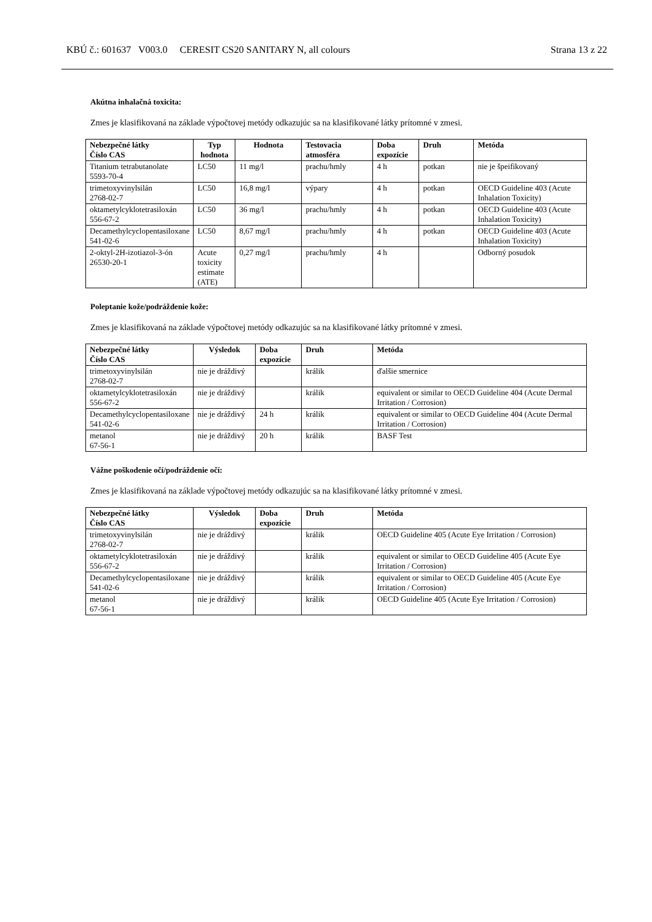KBÚ č.: 601637 V003.0 CERESIT CS20 SANITARY N, all colours Strana 13 z 22
Akútna inhalačná toxicita:
Zmes je klasifikovaná na základe výpočtovej metódy odkazujúc sa na klasifikované látky prítomné v zmesi.
| Nebezpečné látky Číslo CAS | Typ hodnota | Hodnota | Testovacia atmosféra | Doba expozície | Druh | Metóda |
| --- | --- | --- | --- | --- | --- | --- |
| Titanium tetrabutanolate 5593-70-4 | LC50 | 11 mg/l | prachu/hmly | 4 h | potkan | nie je špeifikovaný |
| trimetoxyvinylsilán 2768-02-7 | LC50 | 16,8 mg/l | výpary | 4 h | potkan | OECD Guideline 403 (Acute Inhalation Toxicity) |
| oktametylcyklotetrasiloxán 556-67-2 | LC50 | 36 mg/l | prachu/hmly | 4 h | potkan | OECD Guideline 403 (Acute Inhalation Toxicity) |
| Decamethylcyclopentasiloxane 541-02-6 | LC50 | 8,67 mg/l | prachu/hmly | 4 h | potkan | OECD Guideline 403 (Acute Inhalation Toxicity) |
| 2-oktyl-2H-izotiazol-3-ón 26530-20-1 | Acute toxicity estimate (ATE) | 0,27 mg/l | prachu/hmly | 4 h | | Odborný posudok |
Poleptanie kože/podráždenie kože:
Zmes je klasifikovaná na základe výpočtovej metódy odkazujúc sa na klasifikované látky prítomné v zmesi.
| Nebezpečné látky Číslo CAS | Výsledok | Doba expozície | Druh | Metóda |
| --- | --- | --- | --- | --- |
| trimetoxyvinylsilán 2768-02-7 | nie je dráždivý | | králik | ďalšie smernice |
| oktametylcyklotetrasiloxán 556-67-2 | nie je dráždivý | | králik | equivalent or similar to OECD Guideline 404 (Acute Dermal Irritation / Corrosion) |
| Decamethylcyclopentasiloxane 541-02-6 | nie je dráždivý | 24 h | králik | equivalent or similar to OECD Guideline 404 (Acute Dermal Irritation / Corrosion) |
| metanol 67-56-1 | nie je dráždivý | 20 h | králik | BASF Test |
Vážne poškodenie očí/podráždenie očí:
Zmes je klasifikovaná na základe výpočtovej metódy odkazujúc sa na klasifikované látky prítomné v zmesi.
| Nebezpečné látky Číslo CAS | Výsledok | Doba expozície | Druh | Metóda |
| --- | --- | --- | --- | --- |
| trimetoxyvinylsilán 2768-02-7 | nie je dráždivý | | králik | OECD Guideline 405 (Acute Eye Irritation / Corrosion) |
| oktametylcyklotetrasiloxán 556-67-2 | nie je dráždivý | | králik | equivalent or similar to OECD Guideline 405 (Acute Eye Irritation / Corrosion) |
| Decamethylcyclopentasiloxane 541-02-6 | nie je dráždivý | | králik | equivalent or similar to OECD Guideline 405 (Acute Eye Irritation / Corrosion) |
| metanol 67-56-1 | nie je dráždivý | | králik | OECD Guideline 405 (Acute Eye Irritation / Corrosion) |